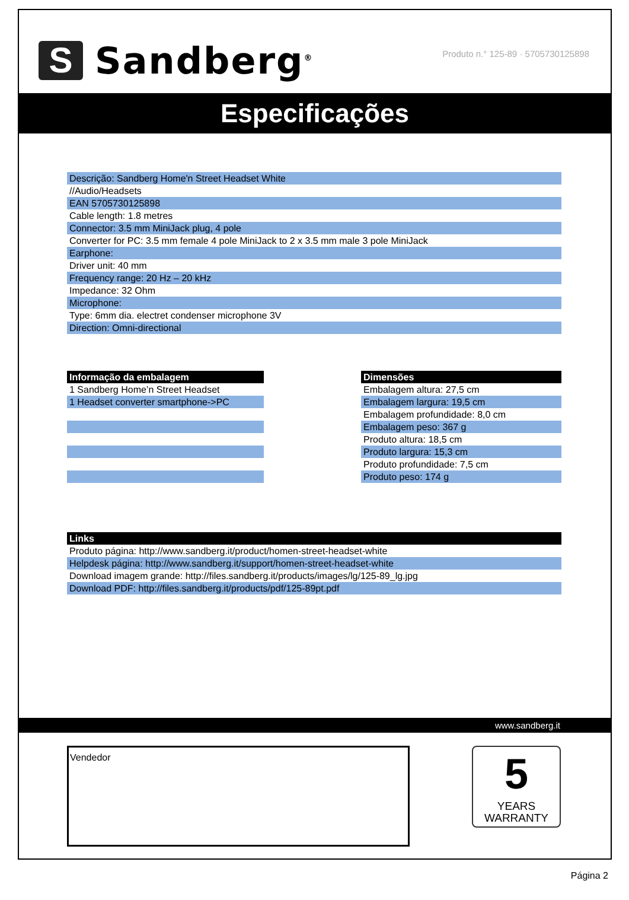S
Sandberg<sup>®</sup>
Produto n.° 125-89 · 5705730125898
Especificações
| Descrição: Sandberg Home'n Street Headset White |
| //Audio/Headsets |
| EAN 5705730125898 |
| Cable length: 1.8 metres |
| Connector: 3.5 mm MiniJack plug, 4 pole |
| Converter for PC: 3.5 mm female 4 pole MiniJack to 2 x 3.5 mm male 3 pole MiniJack |
| Earphone: |
| Driver unit: 40 mm |
| Frequency range: 20 Hz – 20 kHz |
| Impedance: 32 Ohm |
| Microphone: |
| Type: 6mm dia. electret condenser microphone 3V |
| Direction: Omni-directional |
| Informação da embalagem |
| --- |
| 1 Sandberg Home’n Street Headset |
| 1 Headset converter smartphone->PC |
| Dimensões |
| --- |
| Embalagem altura: 27,5 cm |
| Embalagem largura: 19,5 cm |
| Embalagem profundidade: 8,0 cm |
| Embalagem peso: 367 g |
| Produto altura: 18,5 cm |
| Produto largura: 15,3 cm |
| Produto profundidade: 7,5 cm |
| Produto peso: 174 g |
| Links |
| --- |
| Produto página: http://www.sandberg.it/product/homen-street-headset-white |
| Helpdesk página: http://www.sandberg.it/support/homen-street-headset-white |
| Download imagem grande: http://files.sandberg.it/products/images/lg/125-89_lg.jpg |
| Download PDF: http://files.sandberg.it/products/pdf/125-89pt.pdf |
www.sandberg.it
Vendedor
5
YEARS
WARRANTY
Página 2